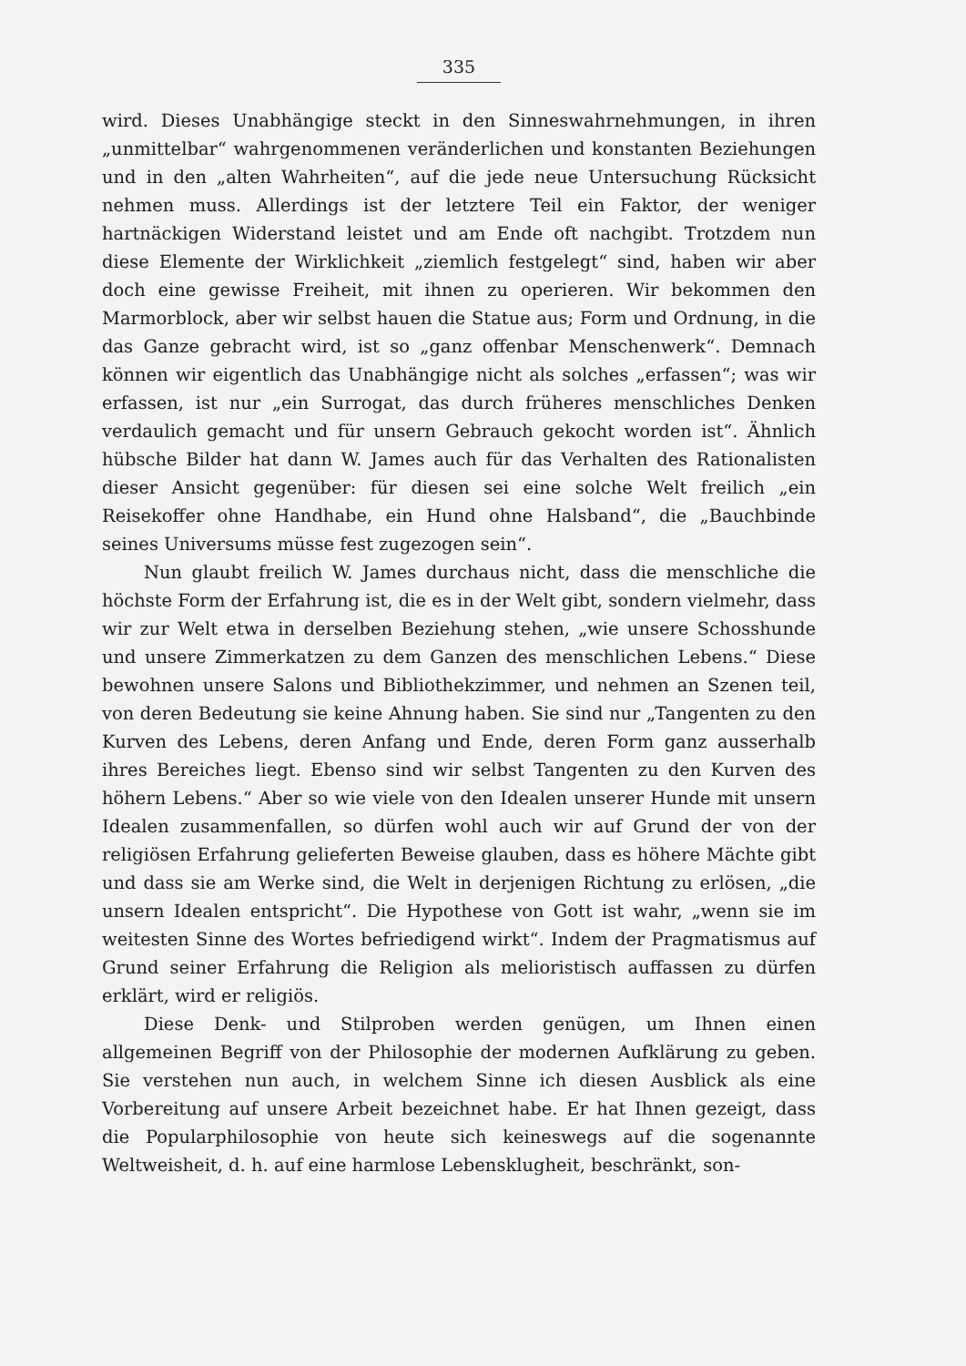335
wird. Dieses Unabhängige steckt in den Sinneswahrnehmungen, in ihren „unmittelbar“ wahrgenommenen veränderlichen und konstanten Beziehungen und in den „alten Wahrheiten“, auf die jede neue Untersuchung Rücksicht nehmen muss. Allerdings ist der letztere Teil ein Faktor, der weniger hartnäckigen Widerstand leistet und am Ende oft nachgibt. Trotzdem nun diese Elemente der Wirklichkeit „ziemlich festgelegt“ sind, haben wir aber doch eine gewisse Freiheit, mit ihnen zu operieren. Wir bekommen den Marmorblock, aber wir selbst hauen die Statue aus; Form und Ordnung, in die das Ganze gebracht wird, ist so „ganz offenbar Menschenwerk“. Demnach können wir eigentlich das Unabhängige nicht als solches „erfassen“; was wir erfassen, ist nur „ein Surrogat, das durch früheres menschliches Denken verdaulich gemacht und für unsern Gebrauch gekocht worden ist“. Ähnlich hübsche Bilder hat dann W. James auch für das Verhalten des Rationalisten dieser Ansicht gegenüber: für diesen sei eine solche Welt freilich „ein Reisekoffer ohne Handhabe, ein Hund ohne Halsband“, die „Bauchbinde seines Universums müsse fest zugezogen sein“.
Nun glaubt freilich W. James durchaus nicht, dass die menschliche die höchste Form der Erfahrung ist, die es in der Welt gibt, sondern vielmehr, dass wir zur Welt etwa in derselben Beziehung stehen, „wie unsere Schosshunde und unsere Zimmerkatzen zu dem Ganzen des menschlichen Lebens.“ Diese bewohnen unsere Salons und Bibliothekzimmer, und nehmen an Szenen teil, von deren Bedeutung sie keine Ahnung haben. Sie sind nur „Tangenten zu den Kurven des Lebens, deren Anfang und Ende, deren Form ganz ausserhalb ihres Bereiches liegt. Ebenso sind wir selbst Tangenten zu den Kurven des höhern Lebens.“ Aber so wie viele von den Idealen unserer Hunde mit unsern Idealen zusammenfallen, so dürfen wohl auch wir auf Grund der von der religiösen Erfahrung gelieferten Beweise glauben, dass es höhere Mächte gibt und dass sie am Werke sind, die Welt in derjenigen Richtung zu erlösen, „die unsern Idealen entspricht“. Die Hypothese von Gott ist wahr, „wenn sie im weitesten Sinne des Wortes befriedigend wirkt“. Indem der Pragmatismus auf Grund seiner Erfahrung die Religion als melioristisch auffassen zu dürfen erklärt, wird er religiös.
Diese Denk- und Stilproben werden genügen, um Ihnen einen allgemeinen Begriff von der Philosophie der modernen Aufklärung zu geben. Sie verstehen nun auch, in welchem Sinne ich diesen Ausblick als eine Vorbereitung auf unsere Arbeit bezeichnet habe. Er hat Ihnen gezeigt, dass die Popularphilosophie von heute sich keineswegs auf die sogenannte Weltweisheit, d. h. auf eine harmlose Lebensklugheit, beschränkt, son-